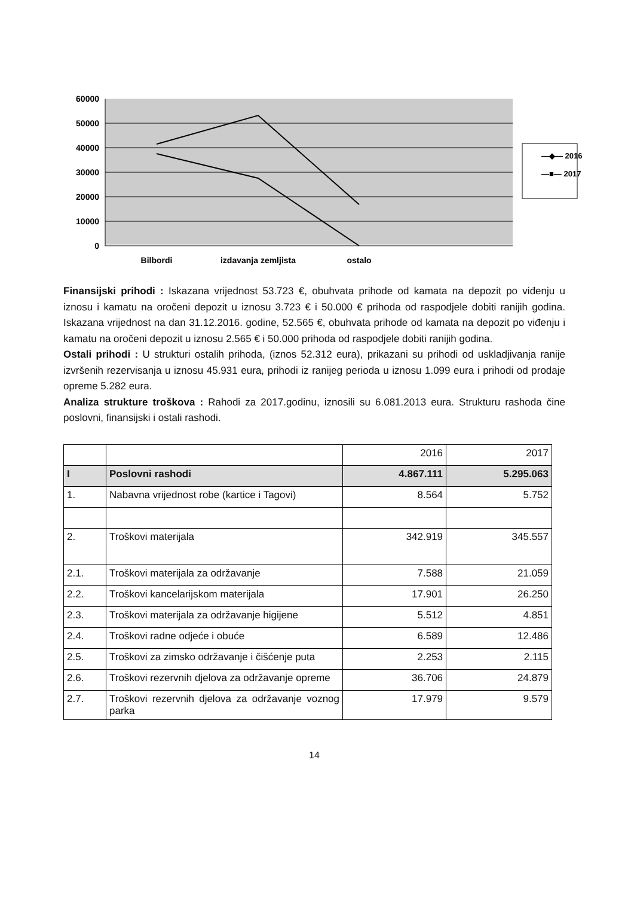60000
50000
40000
30000
20000
10000
0
Bilbordi
izdavanja zemljista
ostalo
—◆— 2016
—■— 2017
Finansijski prihodi : Iskazana vrijednost 53.723 €, obuhvata prihode od kamata na depozit po viđenju u iznosu i kamatu na oročeni depozit u iznosu 3.723 € i 50.000 € prihoda od raspodjele dobiti ranijih godina. Iskazana vrijednost na dan 31.12.2016. godine, 52.565 €, obuhvata prihode od kamata na depozit po viđenju i kamatu na oročeni depozit u iznosu 2.565 € i 50.000 prihoda od raspodjele dobiti ranijih godina.
Ostali prihodi : U strukturi ostalih prihoda, (iznos 52.312 eura), prikazani su prihodi od uskladjivanja ranije izvršenih rezervisanja u iznosu 45.931 eura, prihodi iz ranijeg perioda u iznosu 1.099 eura i prihodi od prodaje opreme 5.282 eura.
Analiza strukture troškova : Rahodi za 2017.godinu, iznosili su 6.081.2013 eura. Strukturu rashoda čine poslovni, finansijski i ostali rashodi.
| | | 2016 | 2017 |
| I | Poslovni rashodi | 4.867.111 | 5.295.063 |
| 1. | Nabavna vrijednost robe (kartice i Tagovi) | 8.564 | 5.752 |
| 2. | Troškovi materijala | 342.919 | 345.557 |
| 2.1. | Troškovi materijala za održavanje | 7.588 | 21.059 |
| 2.2. | Troškovi kancelarijskom materijala | 17.901 | 26.250 |
| 2.3. | Troškovi materijala za održavanje higijene | 5.512 | 4.851 |
| 2.4. | Troškovi radne odjeće i obuće | 6.589 | 12.486 |
| 2.5. | Troškovi za zimsko održavanje i čišćenje puta | 2.253 | 2.115 |
| 2.6. | Troškovi rezervnih djelova za održavanje opreme | 36.706 | 24.879 |
| 2.7. | Troškovi rezervnih djelova za održavanje voznog parka | 17.979 | 9.579 |
14